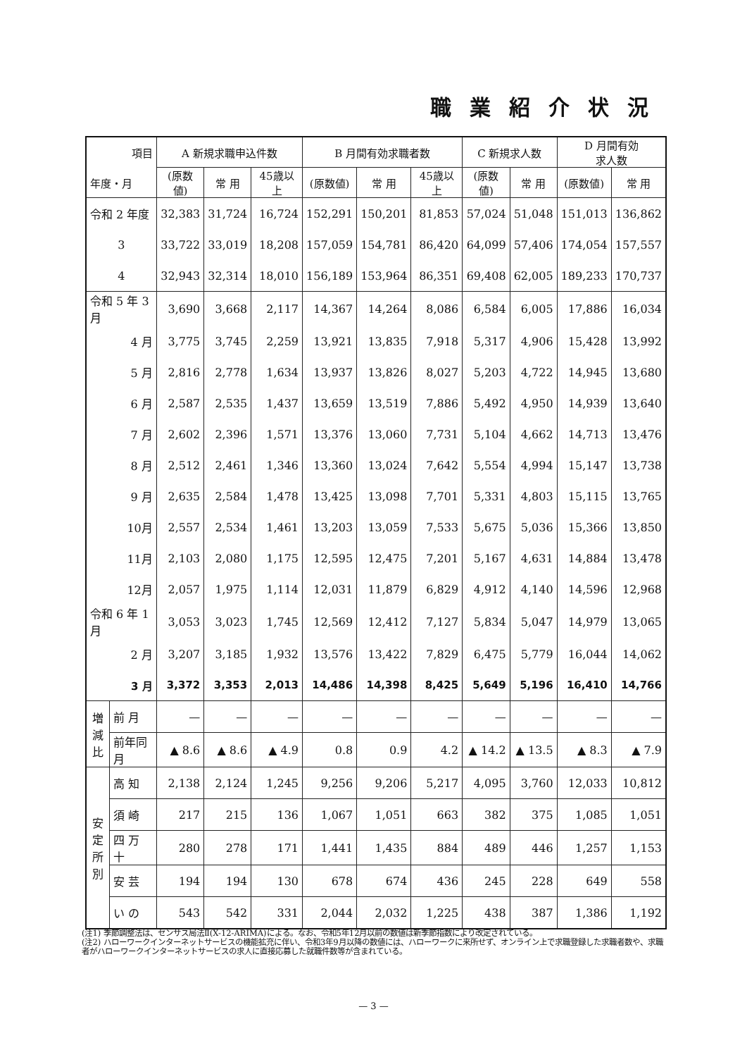職業紹介状況
| 項目 年度・月 | | A 新規求職申込件数 | | | B 月間有効求職者数 | | | C 新規求人数 | | D 月間有効 求人数 | |
| --- | --- | --- | --- | --- | --- | --- | --- | --- | --- | --- | --- |
| | | (原数値) | 常 用 | 45歳以上 | (原数値) | 常 用 | 45歳以上 | (原数値) | 常 用 | (原数値) | 常 用 |
| 令和 2 年度 | | 32,383 | 31,724 | 16,724 | 152,291 | 150,201 | 81,853 | 57,024 | 51,048 | 151,013 | 136,862 |
| 3 | | 33,722 | 33,019 | 18,208 | 157,059 | 154,781 | 86,420 | 64,099 | 57,406 | 174,054 | 157,557 |
| 4 | | 32,943 | 32,314 | 18,010 | 156,189 | 153,964 | 86,351 | 69,408 | 62,005 | 189,233 | 170,737 |
| 令和 5 年 3 月 | | 3,690 | 3,668 | 2,117 | 14,367 | 14,264 | 8,086 | 6,584 | 6,005 | 17,886 | 16,034 |
| 4 月 | | 3,775 | 3,745 | 2,259 | 13,921 | 13,835 | 7,918 | 5,317 | 4,906 | 15,428 | 13,992 |
| 5 月 | | 2,816 | 2,778 | 1,634 | 13,937 | 13,826 | 8,027 | 5,203 | 4,722 | 14,945 | 13,680 |
| 6 月 | | 2,587 | 2,535 | 1,437 | 13,659 | 13,519 | 7,886 | 5,492 | 4,950 | 14,939 | 13,640 |
| 7 月 | | 2,602 | 2,396 | 1,571 | 13,376 | 13,060 | 7,731 | 5,104 | 4,662 | 14,713 | 13,476 |
| 8 月 | | 2,512 | 2,461 | 1,346 | 13,360 | 13,024 | 7,642 | 5,554 | 4,994 | 15,147 | 13,738 |
| 9 月 | | 2,635 | 2,584 | 1,478 | 13,425 | 13,098 | 7,701 | 5,331 | 4,803 | 15,115 | 13,765 |
| 10月 | | 2,557 | 2,534 | 1,461 | 13,203 | 13,059 | 7,533 | 5,675 | 5,036 | 15,366 | 13,850 |
| 11月 | | 2,103 | 2,080 | 1,175 | 12,595 | 12,475 | 7,201 | 5,167 | 4,631 | 14,884 | 13,478 |
| 12月 | | 2,057 | 1,975 | 1,114 | 12,031 | 11,879 | 6,829 | 4,912 | 4,140 | 14,596 | 12,968 |
| 令和 6 年 1 月 | | 3,053 | 3,023 | 1,745 | 12,569 | 12,412 | 7,127 | 5,834 | 5,047 | 14,979 | 13,065 |
| 2 月 | | 3,207 | 3,185 | 1,932 | 13,576 | 13,422 | 7,829 | 6,475 | 5,779 | 16,044 | 14,062 |
| 3 月 | | 3,372 | 3,353 | 2,013 | 14,486 | 14,398 | 8,425 | 5,649 | 5,196 | 16,410 | 14,766 |
| 増 減 比 | 前 月 | — | — | — | — | — | — | — | — | — | — |
| | 前年同月 | ▲ 8.6 | ▲ 8.6 | ▲ 4.9 | 0.8 | 0.9 | 4.2 | ▲ 14.2 | ▲ 13.5 | ▲ 8.3 | ▲ 7.9 |
| 安 定 所 別 | 高 知 | 2,138 | 2,124 | 1,245 | 9,256 | 9,206 | 5,217 | 4,095 | 3,760 | 12,033 | 10,812 |
| | 須 崎 | 217 | 215 | 136 | 1,067 | 1,051 | 663 | 382 | 375 | 1,085 | 1,051 |
| | 四 万 十 | 280 | 278 | 171 | 1,441 | 1,435 | 884 | 489 | 446 | 1,257 | 1,153 |
| | 安 芸 | 194 | 194 | 130 | 678 | 674 | 436 | 245 | 228 | 649 | 558 |
| | い の | 543 | 542 | 331 | 2,044 | 2,032 | 1,225 | 438 | 387 | 1,386 | 1,192 |
(注1) 季節調整法は、センサス局法Ⅱ(X-12-ARIMA)による。なお、令和5年12月以前の数値は新季節指数により改定されている。
(注2) ハローワークインターネットサービスの機能拡充に伴い、令和3年9月以降の数値には、ハローワークに来所せず、オンライン上で求職登録した求職者数や、求職者がハローワークインターネットサービスの求人に直接応募した就職件数等が含まれている。
— 3 —